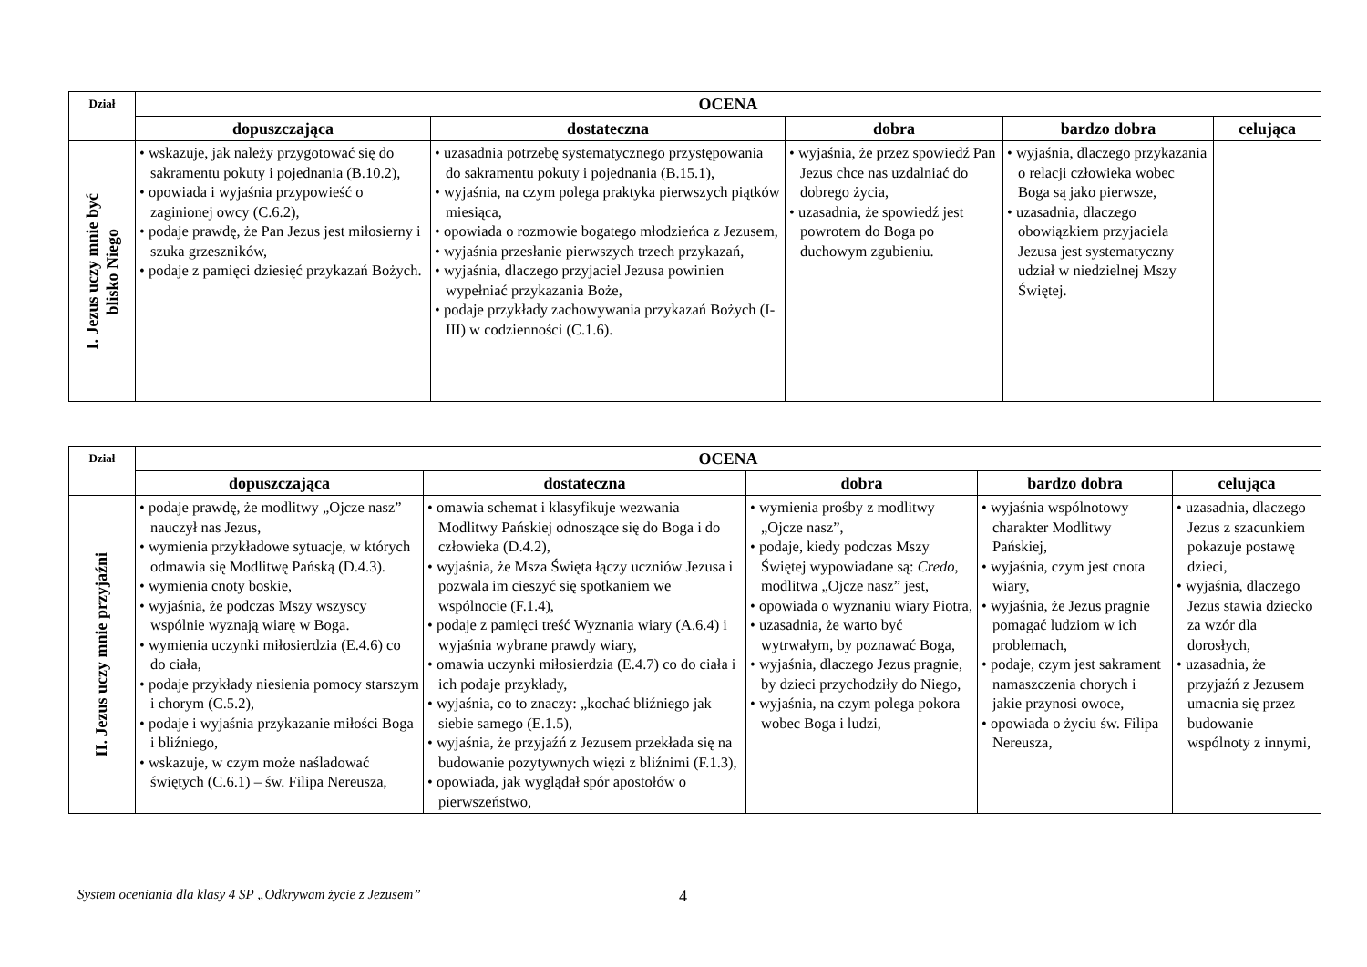| Dział | OCENA | | | | |
| --- | --- | --- | --- | --- | --- |
| | dopuszczająca | dostateczna | dobra | bardzo dobra | celująca |
| I. Jezus uczy mnie być blisko Niego | • wskazuje, jak należy przygotować się do sakramentu pokuty i pojednania (B.10.2), • opowiada i wyjaśnia przypowieść o zaginionej owcy (C.6.2), • podaje prawdę, że Pan Jezus jest miłosierny i szuka grzeszników, • podaje z pamięci dziesięć przykazań Bożych. | • uzasadnia potrzebę systematycznego przystępowania do sakramentu pokuty i pojednania (B.15.1), • wyjaśnia, na czym polega praktyka pierwszych piątków miesiąca, • opowiada o rozmowie bogatego młodzieńca z Jezusem, • wyjaśnia przesłanie pierwszych trzech przykazań, • wyjaśnia, dlaczego przyjaciel Jezusa powinien wypełniać przykazania Boże, • podaje przykłady zachowywania przykazań Bożych (I-III) w codzienności (C.1.6). | • wyjaśnia, że przez spowiedź Pan Jezus chce nas uzdalniać do dobrego życia, • uzasadnia, że spowiedź jest powrotem do Boga po duchowym zgubieniu. | • wyjaśnia, dlaczego przykazania o relacji człowieka wobec Boga są jako pierwsze, • uzasadnia, dlaczego obowiązkiem przyjaciela Jezusa jest systematyczny udział w niedzielnej Mszy Świętej. | |
| Dział | OCENA | | | | |
| --- | --- | --- | --- | --- | --- |
| | dopuszczająca | dostateczna | dobra | bardzo dobra | celująca |
| II. Jezus uczy mnie przyjaźni | • podaje prawdę, że modlitwy „Ojcze nasz” nauczył nas Jezus, • wymienia przykładowe sytuacje, w których odmawia się Modlitwę Pańską (D.4.3). • wymienia cnoty boskie, • wyjaśnia, że podczas Mszy wszyscy wspólnie wyznają wiarę w Boga. • wymienia uczynki miłosierdzia (E.4.6) co do ciała, • podaje przykłady niesienia pomocy starszym i chorym (C.5.2), • podaje i wyjaśnia przykazanie miłości Boga i bliźniego, • wskazuje, w czym może naśladować świętych (C.6.1) – św. Filipa Nereusza, | • omawia schemat i klasyfikuje wezwania Modlitwy Pańskiej odnoszące się do Boga i do człowieka (D.4.2), • wyjaśnia, że Msza Święta łączy uczniów Jezusa i pozwala im cieszyć się spotkaniem we wspólnocie (F.1.4), • podaje z pamięci treść Wyznania wiary (A.6.4) i wyjaśnia wybrane prawdy wiary, • omawia uczynki miłosierdzia (E.4.7) co do ciała i ich podaje przykłady, • wyjaśnia, co to znaczy: „kochać bliźniego jak siebie samego (E.1.5), • wyjaśnia, że przyjaźń z Jezusem przekłada się na budowanie pozytywnych więzi z bliźnimi (F.1.3), • opowiada, jak wyglądał spór apostołów o pierwszeństwo, | • wymienia prośby z modlitwy „Ojcze nasz”, • podaje, kiedy podczas Mszy Świętej wypowiadane są: Credo , modlitwa „Ojcze nasz” jest, • opowiada o wyznaniu wiary Piotra, • uzasadnia, że warto być wytrwałym, by poznawać Boga, • wyjaśnia, dlaczego Jezus pragnie, by dzieci przychodziły do Niego, • wyjaśnia, na czym polega pokora wobec Boga i ludzi, | • wyjaśnia wspólnotowy charakter Modlitwy Pańskiej, • wyjaśnia, czym jest cnota wiary, • wyjaśnia, że Jezus pragnie pomagać ludziom w ich problemach, • podaje, czym jest sakrament namaszczenia chorych i jakie przynosi owoce, • opowiada o życiu św. Filipa Nereusza, | • uzasadnia, dlaczego Jezus z szacunkiem pokazuje postawę dzieci, • wyjaśnia, dlaczego Jezus stawia dziecko za wzór dla dorosłych, • uzasadnia, że przyjaźń z Jezusem umacnia się przez budowanie wspólnoty z innymi, |
System oceniania dla klasy 4 SP „Odkrywam życie z Jezusem” 4